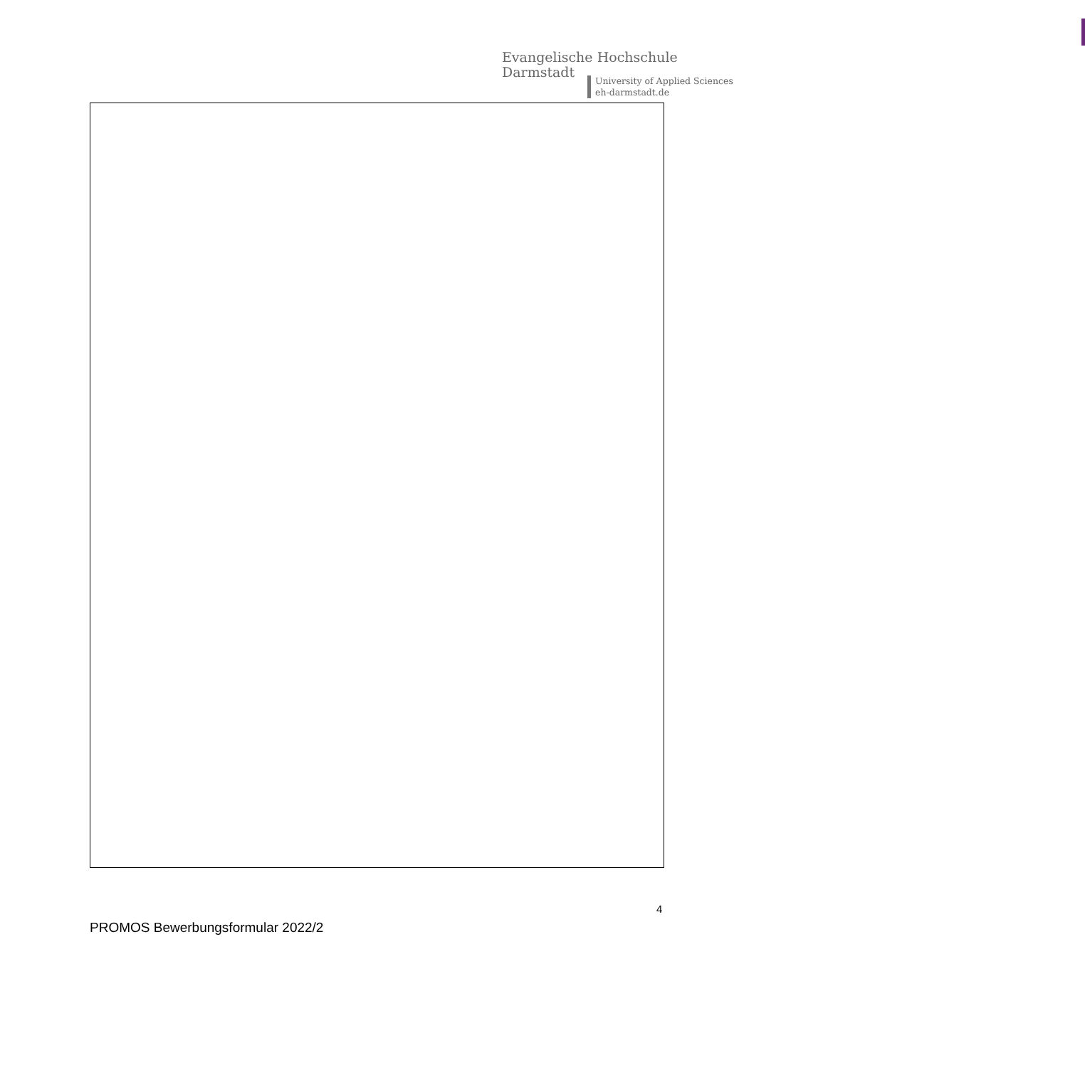Evangelische Hochschule
Darmstadt
University of Applied Sciences
eh-darmstadt.de
4
PROMOS Bewerbungsformular 2022/2